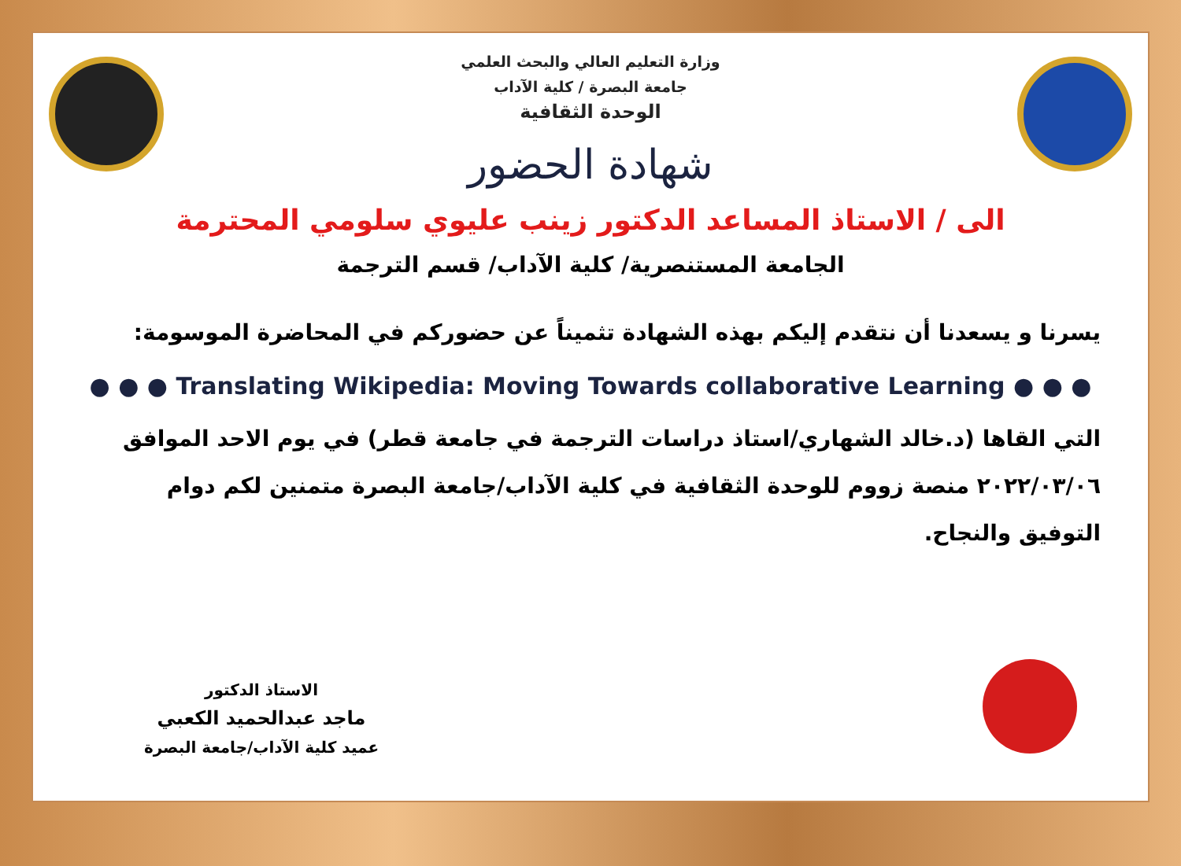وزارة التعليم العالي والبحث العلمي
جامعة البصرة / كلية الآداب
الوحدة الثقافية
شهادة الحضور
الى / الاستاذ المساعد الدكتور زينب عليوي سلومي المحترمة
الجامعة المستنصرية/ كلية الآداب/ قسم الترجمة
يسرنا و يسعدنا أن نتقدم إليكم بهذه الشهادة تثميناً عن حضوركم في المحاضرة الموسومة:
● ● ● Translating Wikipedia: Moving Towards collaborative Learning ● ● ●
التي القاها (د.خالد الشهاري/استاذ دراسات الترجمة في جامعة قطر) في يوم الاحد الموافق ٢٠٢٢/٠٣/٠٦ منصة زووم للوحدة الثقافية في كلية الآداب/جامعة البصرة متمنين لكم دوام التوفيق والنجاح.
الاستاذ الدكتور
ماجد عبدالحميد الكعبي
عميد كلية الآداب/جامعة البصرة